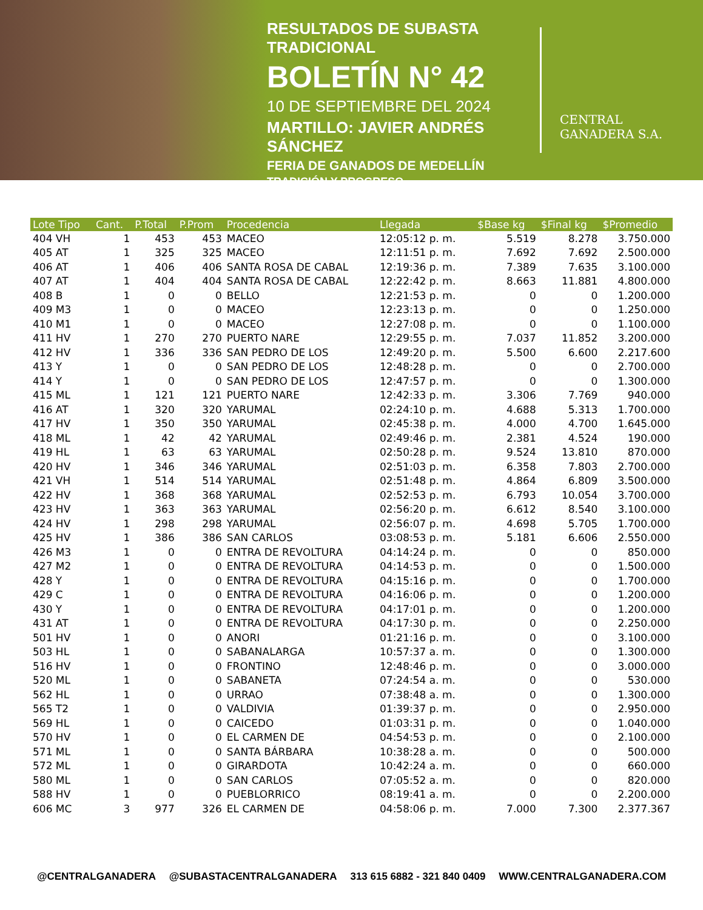RESULTADOS DE SUBASTA TRADICIONAL
BOLETÍN N° 42
10 DE SEPTIEMBRE DEL 2024
MARTILLO: JAVIER ANDRÉS SÁNCHEZ
FERIA DE GANADOS DE MEDELLÍN
TRADICIÓN Y PROGRESO
CENTRAL
GANADERA S.A.
| Lote Tipo | Cant. | P.Total | P.Prom | Procedencia | Llegada | $Base kg | $Final kg | $Promedio |
| --- | --- | --- | --- | --- | --- | --- | --- | --- |
| 404 VH | 1 | 453 | 453 | MACEO | 12:05:12 p. m. | 5.519 | 8.278 | 3.750.000 |
| 405 AT | 1 | 325 | 325 | MACEO | 12:11:51 p. m. | 7.692 | 7.692 | 2.500.000 |
| 406 AT | 1 | 406 | 406 | SANTA ROSA DE CABAL | 12:19:36 p. m. | 7.389 | 7.635 | 3.100.000 |
| 407 AT | 1 | 404 | 404 | SANTA ROSA DE CABAL | 12:22:42 p. m. | 8.663 | 11.881 | 4.800.000 |
| 408 B | 1 | 0 | 0 | BELLO | 12:21:53 p. m. | 0 | 0 | 1.200.000 |
| 409 M3 | 1 | 0 | 0 | MACEO | 12:23:13 p. m. | 0 | 0 | 1.250.000 |
| 410 M1 | 1 | 0 | 0 | MACEO | 12:27:08 p. m. | 0 | 0 | 1.100.000 |
| 411 HV | 1 | 270 | 270 | PUERTO NARE | 12:29:55 p. m. | 7.037 | 11.852 | 3.200.000 |
| 412 HV | 1 | 336 | 336 | SAN PEDRO DE LOS | 12:49:20 p. m. | 5.500 | 6.600 | 2.217.600 |
| 413 Y | 1 | 0 | 0 | SAN PEDRO DE LOS | 12:48:28 p. m. | 0 | 0 | 2.700.000 |
| 414 Y | 1 | 0 | 0 | SAN PEDRO DE LOS | 12:47:57 p. m. | 0 | 0 | 1.300.000 |
| 415 ML | 1 | 121 | 121 | PUERTO NARE | 12:42:33 p. m. | 3.306 | 7.769 | 940.000 |
| 416 AT | 1 | 320 | 320 | YARUMAL | 02:24:10 p. m. | 4.688 | 5.313 | 1.700.000 |
| 417 HV | 1 | 350 | 350 | YARUMAL | 02:45:38 p. m. | 4.000 | 4.700 | 1.645.000 |
| 418 ML | 1 | 42 | 42 | YARUMAL | 02:49:46 p. m. | 2.381 | 4.524 | 190.000 |
| 419 HL | 1 | 63 | 63 | YARUMAL | 02:50:28 p. m. | 9.524 | 13.810 | 870.000 |
| 420 HV | 1 | 346 | 346 | YARUMAL | 02:51:03 p. m. | 6.358 | 7.803 | 2.700.000 |
| 421 VH | 1 | 514 | 514 | YARUMAL | 02:51:48 p. m. | 4.864 | 6.809 | 3.500.000 |
| 422 HV | 1 | 368 | 368 | YARUMAL | 02:52:53 p. m. | 6.793 | 10.054 | 3.700.000 |
| 423 HV | 1 | 363 | 363 | YARUMAL | 02:56:20 p. m. | 6.612 | 8.540 | 3.100.000 |
| 424 HV | 1 | 298 | 298 | YARUMAL | 02:56:07 p. m. | 4.698 | 5.705 | 1.700.000 |
| 425 HV | 1 | 386 | 386 | SAN CARLOS | 03:08:53 p. m. | 5.181 | 6.606 | 2.550.000 |
| 426 M3 | 1 | 0 | 0 | ENTRA DE REVOLTURA | 04:14:24 p. m. | 0 | 0 | 850.000 |
| 427 M2 | 1 | 0 | 0 | ENTRA DE REVOLTURA | 04:14:53 p. m. | 0 | 0 | 1.500.000 |
| 428 Y | 1 | 0 | 0 | ENTRA DE REVOLTURA | 04:15:16 p. m. | 0 | 0 | 1.700.000 |
| 429 C | 1 | 0 | 0 | ENTRA DE REVOLTURA | 04:16:06 p. m. | 0 | 0 | 1.200.000 |
| 430 Y | 1 | 0 | 0 | ENTRA DE REVOLTURA | 04:17:01 p. m. | 0 | 0 | 1.200.000 |
| 431 AT | 1 | 0 | 0 | ENTRA DE REVOLTURA | 04:17:30 p. m. | 0 | 0 | 2.250.000 |
| 501 HV | 1 | 0 | 0 | ANORI | 01:21:16 p. m. | 0 | 0 | 3.100.000 |
| 503 HL | 1 | 0 | 0 | SABANALARGA | 10:57:37 a. m. | 0 | 0 | 1.300.000 |
| 516 HV | 1 | 0 | 0 | FRONTINO | 12:48:46 p. m. | 0 | 0 | 3.000.000 |
| 520 ML | 1 | 0 | 0 | SABANETA | 07:24:54 a. m. | 0 | 0 | 530.000 |
| 562 HL | 1 | 0 | 0 | URRAO | 07:38:48 a. m. | 0 | 0 | 1.300.000 |
| 565 T2 | 1 | 0 | 0 | VALDIVIA | 01:39:37 p. m. | 0 | 0 | 2.950.000 |
| 569 HL | 1 | 0 | 0 | CAICEDO | 01:03:31 p. m. | 0 | 0 | 1.040.000 |
| 570 HV | 1 | 0 | 0 | EL CARMEN DE | 04:54:53 p. m. | 0 | 0 | 2.100.000 |
| 571 ML | 1 | 0 | 0 | SANTA BÁRBARA | 10:38:28 a. m. | 0 | 0 | 500.000 |
| 572 ML | 1 | 0 | 0 | GIRARDOTA | 10:42:24 a. m. | 0 | 0 | 660.000 |
| 580 ML | 1 | 0 | 0 | SAN CARLOS | 07:05:52 a. m. | 0 | 0 | 820.000 |
| 588 HV | 1 | 0 | 0 | PUEBLORRICO | 08:19:41 a. m. | 0 | 0 | 2.200.000 |
| 606 MC | 3 | 977 | 326 | EL CARMEN DE | 04:58:06 p. m. | 7.000 | 7.300 | 2.377.367 |
@CENTRALGANADERA @SUBASTACENTRALGANADERA 313 615 6882 - 321 840 0409 WWW.CENTRALGANADERA.COM